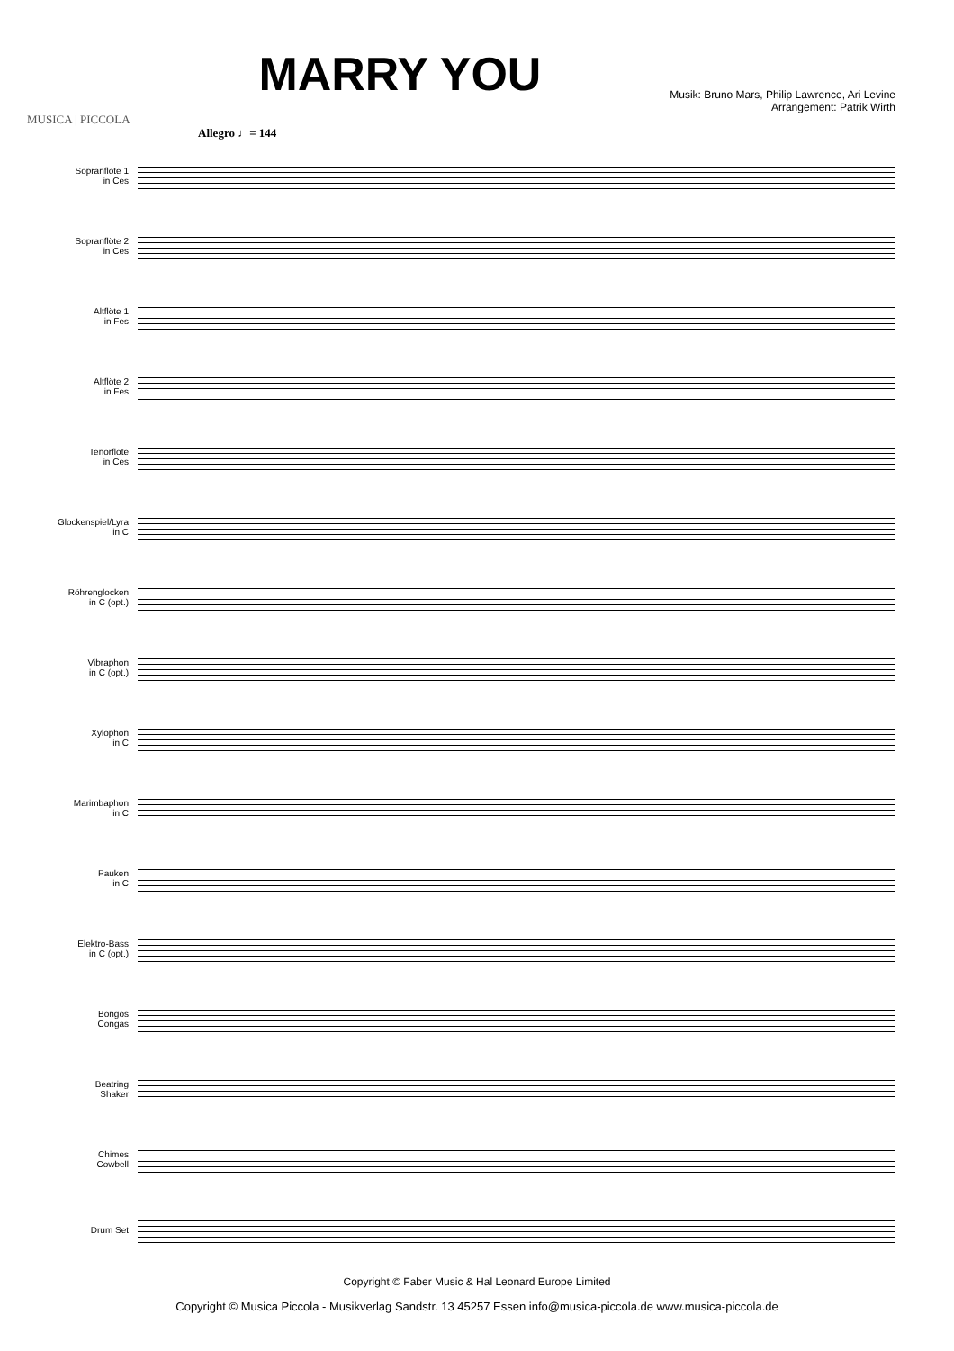MUSICA | PICCOLA
MARRY YOU
Musik: Bruno Mars, Philip Lawrence, Ari Levine
Arrangement: Patrik Wirth
Allegro ♩= 144
Sopranflöte 1
in Ces
Sopranflöte 2
in Ces
Altflöte 1
in Fes
Altflöte 2
in Fes
Tenorflöte
in Ces
Glockenspiel/Lyra
in C
Röhrenglocken
in C (opt.)
Vibraphon
in C (opt.)
Xylophon
in C
Marimbaphon
in C
Pauken
in C
Elektro-Bass
in C (opt.)
Bongos
Congas
Beatring
Shaker
Chimes
Cowbell
Drum Set
Copyright © Faber Music & Hal Leonard Europe Limited
Copyright © Musica Piccola - Musikverlag Sandstr. 13 45257 Essen info@musica-piccola.de www.musica-piccola.de